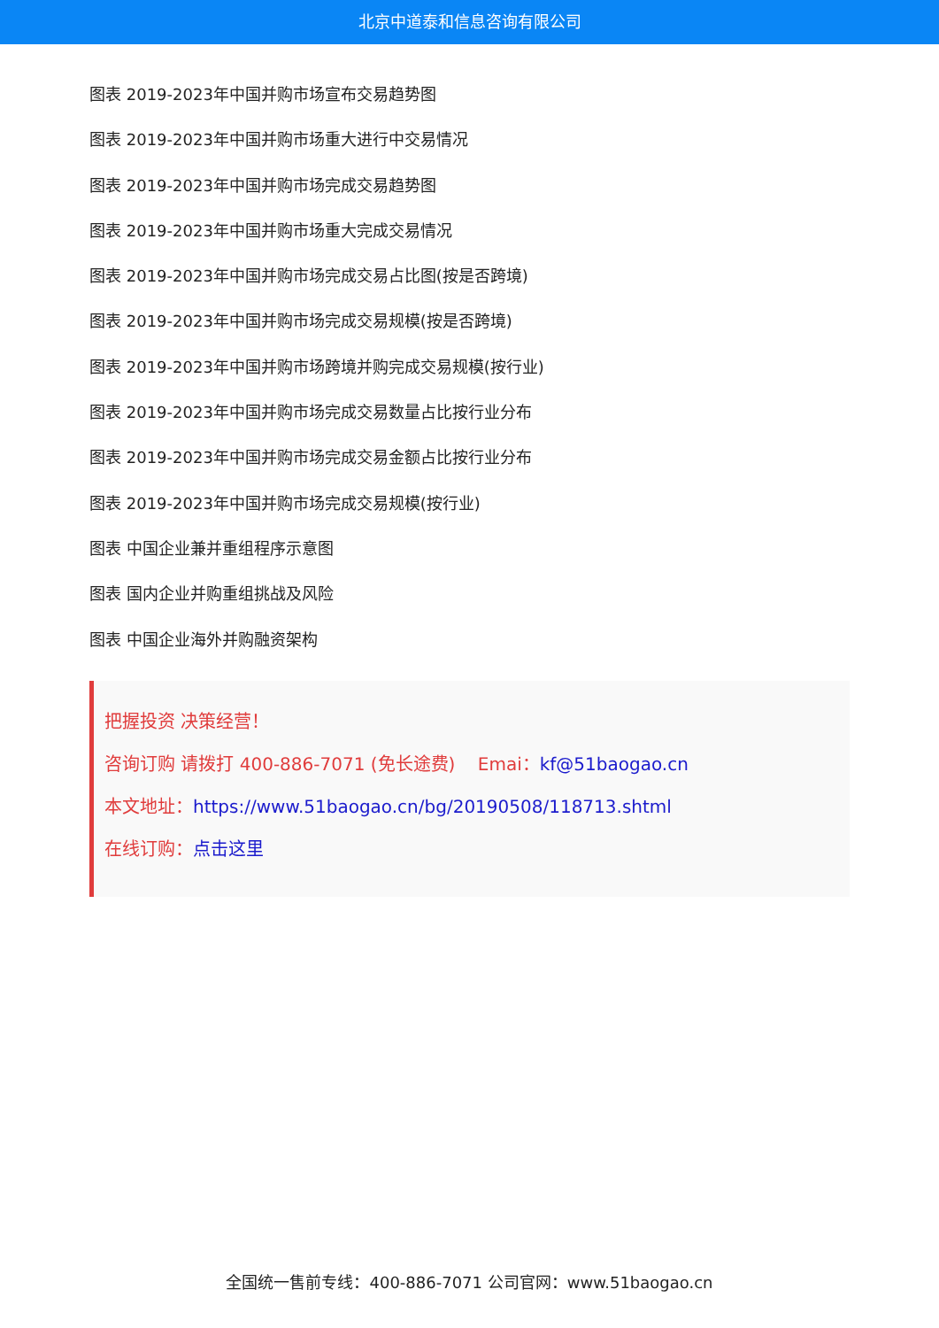北京中道泰和信息咨询有限公司
图表 2019-2023年中国并购市场宣布交易趋势图
图表 2019-2023年中国并购市场重大进行中交易情况
图表 2019-2023年中国并购市场完成交易趋势图
图表 2019-2023年中国并购市场重大完成交易情况
图表 2019-2023年中国并购市场完成交易占比图(按是否跨境)
图表 2019-2023年中国并购市场完成交易规模(按是否跨境)
图表 2019-2023年中国并购市场跨境并购完成交易规模(按行业)
图表 2019-2023年中国并购市场完成交易数量占比按行业分布
图表 2019-2023年中国并购市场完成交易金额占比按行业分布
图表 2019-2023年中国并购市场完成交易规模(按行业)
图表 中国企业兼并重组程序示意图
图表 国内企业并购重组挑战及风险
图表 中国企业海外并购融资架构
把握投资 决策经营！
咨询订购 请拨打 400-886-7071 (免长途费) Emai：kf@51baogao.cn
本文地址：https://www.51baogao.cn/bg/20190508/118713.shtml
在线订购：点击这里
全国统一售前专线：400-886-7071 公司官网：www.51baogao.cn